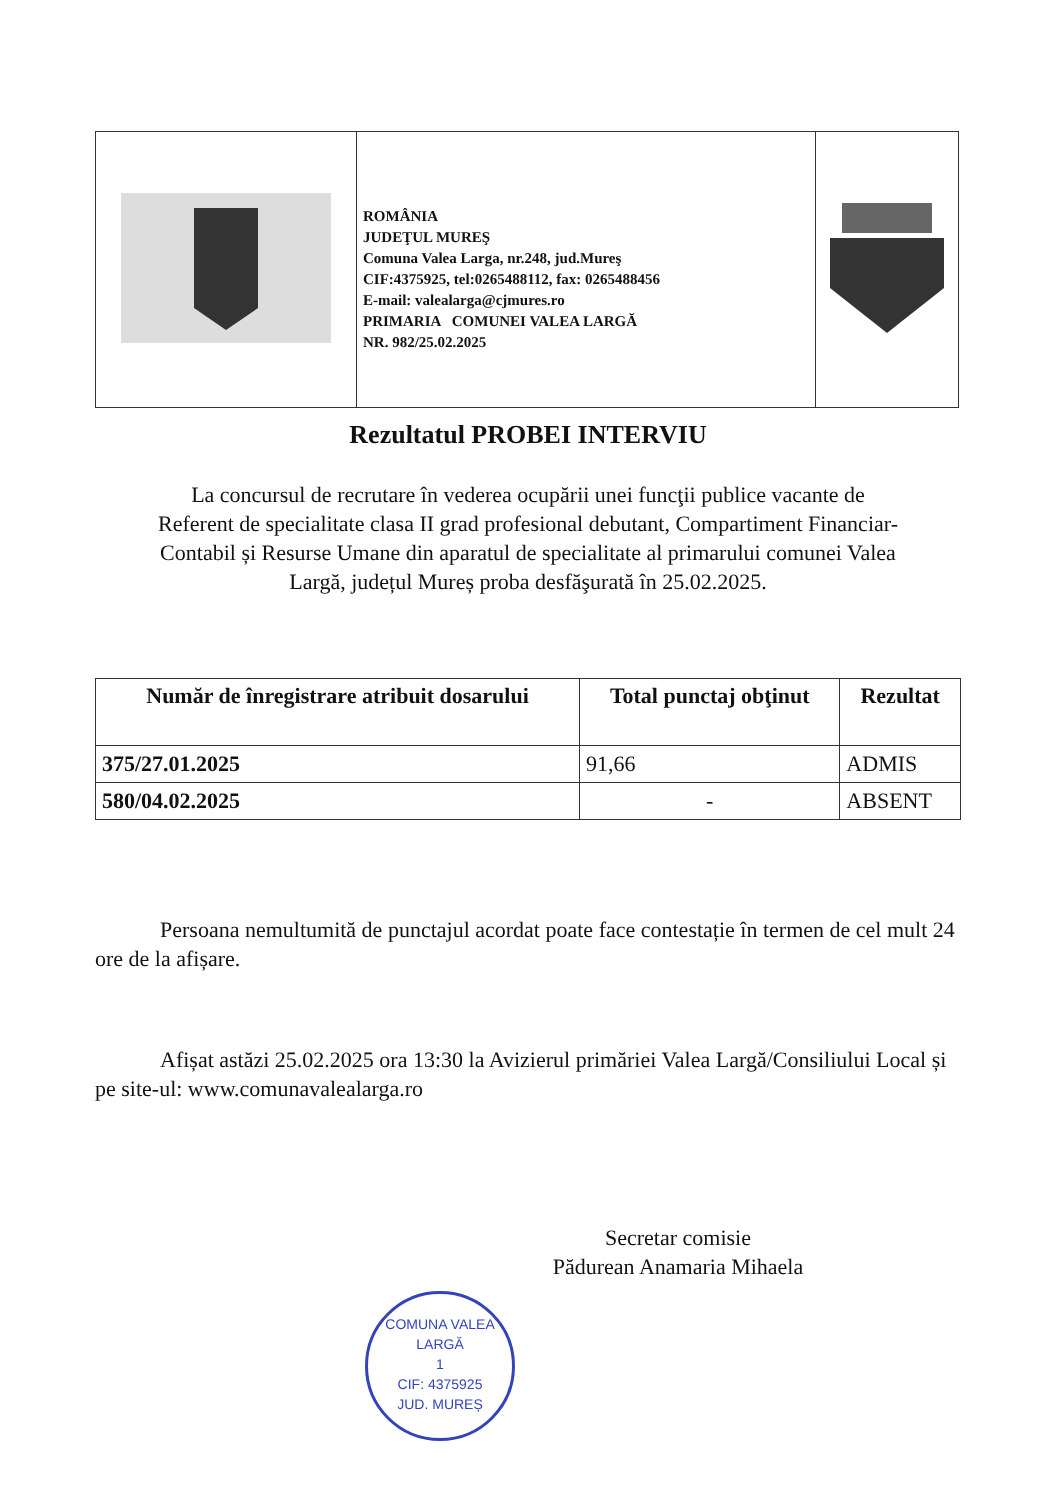| | ROMÂNIA JUDEŢUL MUREŞ Comuna Valea Larga, nr.248, jud.Mureş CIF:4375925, tel:0265488112, fax: 0265488456 E-mail: valealarga@cjmures.ro PRIMARIA COMUNEI VALEA LARGĂ NR. 982/25.02.2025 | |
Rezultatul PROBEI INTERVIU
La concursul de recrutare în vederea ocupării unei funcţii publice vacante de Referent de specialitate clasa II grad profesional debutant, Compartiment Financiar-Contabil și Resurse Umane din aparatul de specialitate al primarului comunei Valea Largă, județul Mureș proba desfăşurată în 25.02.2025.
| Număr de înregistrare atribuit dosarului | Total punctaj obţinut | Rezultat |
| --- | --- | --- |
| 375/27.01.2025 | 91,66 | ADMIS |
| 580/04.02.2025 | - | ABSENT |
Persoana nemultumită de punctajul acordat poate face contestație în termen de cel mult 24 ore de la afișare.
Afișat astăzi 25.02.2025 ora 13:30 la Avizierul primăriei Valea Largă/Consiliului Local și pe site-ul: www.comunavalealarga.ro
Secretar comisie
Pădurean Anamaria Mihaela
COMUNA VALEA LARGĂ
1
CIF: 4375925
JUD. MUREȘ